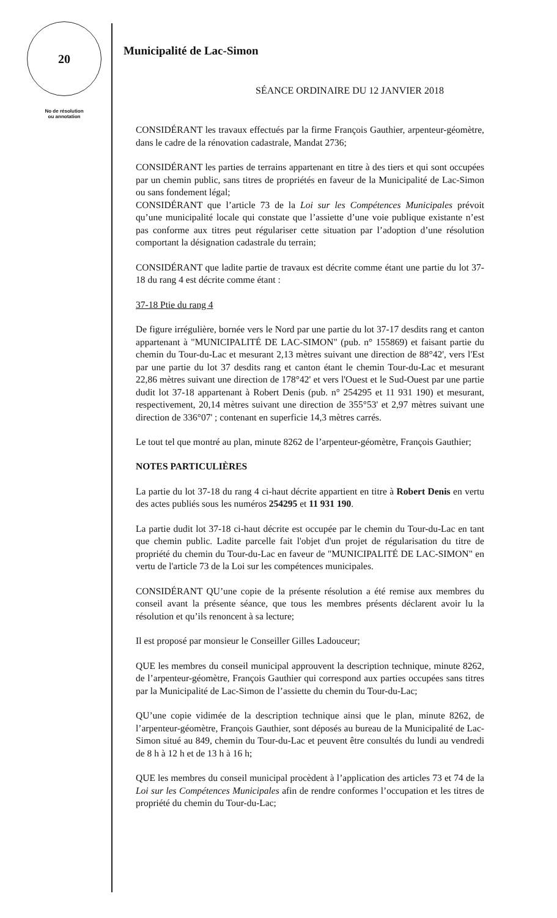20
No de résolution
ou annotation
Municipalité de Lac-Simon
SÉANCE ORDINAIRE DU 12 JANVIER 2018
CONSIDÉRANT les travaux effectués par la firme François Gauthier, arpenteur-géomètre, dans le cadre de la rénovation cadastrale, Mandat 2736;
CONSIDÉRANT les parties de terrains appartenant en titre à des tiers et qui sont occupées par un chemin public, sans titres de propriétés en faveur de la Municipalité de Lac-Simon ou sans fondement légal;
CONSIDÉRANT que l’article 73 de la Loi sur les Compétences Municipales prévoit qu’une municipalité locale qui constate que l’assiette d’une voie publique existante n’est pas conforme aux titres peut régulariser cette situation par l’adoption d’une résolution comportant la désignation cadastrale du terrain;
CONSIDÉRANT que ladite partie de travaux est décrite comme étant une partie du lot 37-18 du rang 4 est décrite comme étant :
37-18 Ptie du rang 4
De figure irrégulière, bornée vers le Nord par une partie du lot 37-17 desdits rang et canton appartenant à "MUNICIPALITÉ DE LAC-SIMON" (pub. n° 155869) et faisant partie du chemin du Tour-du-Lac et mesurant 2,13 mètres suivant une direction de 88°42', vers l'Est par une partie du lot 37 desdits rang et canton étant le chemin Tour-du-Lac et mesurant 22,86 mètres suivant une direction de 178°42' et vers l'Ouest et le Sud-Ouest par une partie dudit lot 37-18 appartenant à Robert Denis (pub. n° 254295 et 11 931 190) et mesurant, respectivement, 20,14 mètres suivant une direction de 355°53' et 2,97 mètres suivant une direction de 336°07' ; contenant en superficie 14,3 mètres carrés.
Le tout tel que montré au plan, minute 8262 de l’arpenteur-géomètre, François Gauthier;
NOTES PARTICULIÈRES
La partie du lot 37-18 du rang 4 ci-haut décrite appartient en titre à Robert Denis en vertu des actes publiés sous les numéros 254295 et 11 931 190.
La partie dudit lot 37-18 ci-haut décrite est occupée par le chemin du Tour-du-Lac en tant que chemin public. Ladite parcelle fait l'objet d'un projet de régularisation du titre de propriété du chemin du Tour-du-Lac en faveur de "MUNICIPALITÉ DE LAC-SIMON" en vertu de l'article 73 de la Loi sur les compétences municipales.
CONSIDÉRANT QU’une copie de la présente résolution a été remise aux membres du conseil avant la présente séance, que tous les membres présents déclarent avoir lu la résolution et qu’ils renoncent à sa lecture;
Il est proposé par monsieur le Conseiller Gilles Ladouceur;
QUE les membres du conseil municipal approuvent la description technique, minute 8262, de l’arpenteur-géomètre, François Gauthier qui correspond aux parties occupées sans titres par la Municipalité de Lac-Simon de l’assiette du chemin du Tour-du-Lac;
QU’une copie vidimée de la description technique ainsi que le plan, minute 8262, de l’arpenteur-géomètre, François Gauthier, sont déposés au bureau de la Municipalité de Lac-Simon situé au 849, chemin du Tour-du-Lac et peuvent être consultés du lundi au vendredi de 8 h à 12 h et de 13 h à 16 h;
QUE les membres du conseil municipal procèdent à l’application des articles 73 et 74 de la Loi sur les Compétences Municipales afin de rendre conformes l’occupation et les titres de propriété du chemin du Tour-du-Lac;